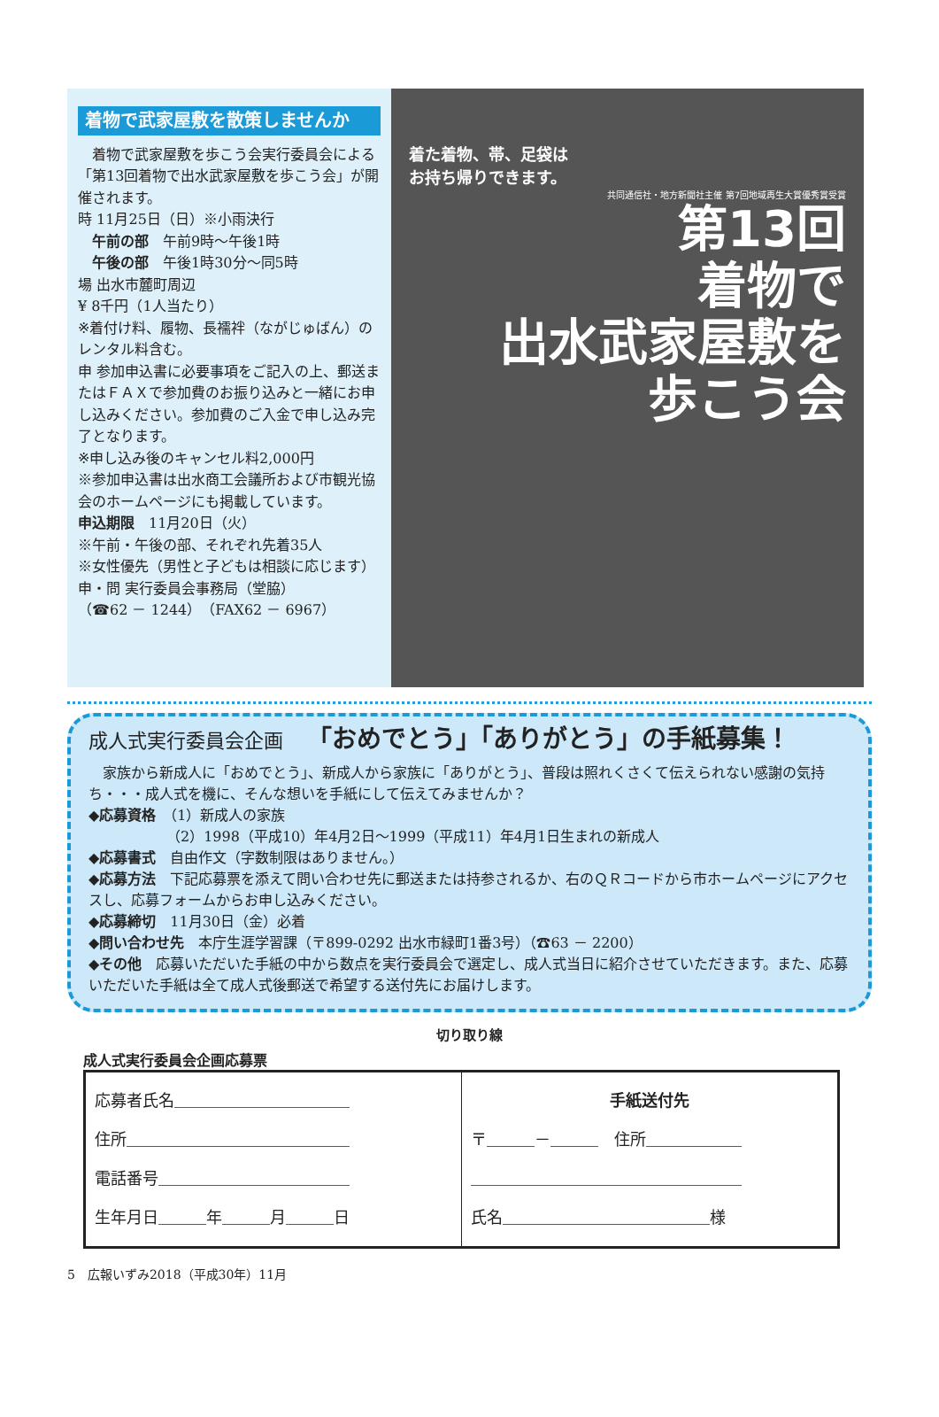着物で武家屋敷を散策しませんか
　着物で武家屋敷を歩こう会実行委員会による「第13回着物で出水武家屋敷を歩こう会」が開催されます。
時 11月25日（日）※小雨決行
　午前の部　午前9時～午後1時
　午後の部　午後1時30分～同5時
場 出水市麓町周辺
¥ 8千円（1人当たり）
※着付け料、履物、長襦袢（ながじゅばん）のレンタル料含む。
申 参加申込書に必要事項をご記入の上、郵送またはＦＡＸで参加費のお振り込みと一緒にお申し込みください。参加費のご入金で申し込み完了となります。
※申し込み後のキャンセル料2,000円
※参加申込書は出水商工会議所および市観光協会のホームページにも掲載しています。
申込期限　11月20日（火）
※午前・午後の部、それぞれ先着35人
※女性優先（男性と子どもは相談に応じます）
申・問 実行委員会事務局（堂脇）
（☎62 － 1244）（FAX62 － 6967）
着た着物、帯、足袋は
お持ち帰りできます。
共同通信社・地方新聞社主催 第7回地域再生大賞優秀賞受賞
第13回
着物で
出水武家屋敷を
歩こう会
成人式実行委員会企画 「おめでとう」「ありがとう」の手紙募集！
　家族から新成人に「おめでとう」、新成人から家族に「ありがとう」、普段は照れくさくて伝えられない感謝の気持ち・・・成人式を機に、そんな想いを手紙にして伝えてみませんか？
◆応募資格　（1）新成人の家族
　　　　　　（2）1998（平成10）年4月2日～1999（平成11）年4月1日生まれの新成人
◆応募書式　自由作文（字数制限はありません。）
◆応募方法　下記応募票を添えて問い合わせ先に郵送または持参されるか、右のＱＲコードから市ホームページにアクセスし、応募フォームからお申し込みください。
◆応募締切　11月30日（金）必着
◆問い合わせ先　本庁生涯学習課（〒899-0292 出水市緑町1番3号）（☎63 － 2200）
◆その他　応募いただいた手紙の中から数点を実行委員会で選定し、成人式当日に紹介させていただきます。また、応募いただいた手紙は全て成人式後郵送で希望する送付先にお届けします。
切り取り線
成人式実行委員会企画応募票
| 応募者氏名＿＿＿＿＿＿＿＿＿＿＿ 住所＿＿＿＿＿＿＿＿＿＿＿＿＿＿ 電話番号＿＿＿＿＿＿＿＿＿＿＿＿ 生年月日＿＿＿年＿＿＿月＿＿＿日 | 手紙送付先 〒＿＿＿－＿＿＿ 住所＿＿＿＿＿＿ ＿＿＿＿＿＿＿＿＿＿＿＿＿＿＿＿＿ 氏名＿＿＿＿＿＿＿＿＿＿＿＿＿様 |
5　広報いずみ2018（平成30年）11月